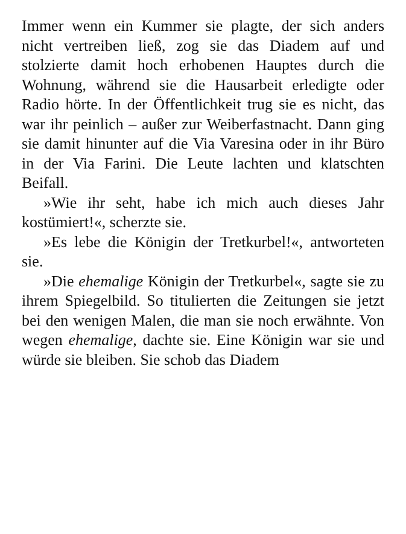Immer wenn ein Kummer sie plagte, der sich anders nicht vertreiben ließ, zog sie das Diadem auf und stolzierte damit hoch erhobenen Hauptes durch die Wohnung, während sie die Hausarbeit erledigte oder Radio hörte. In der Öffentlichkeit trug sie es nicht, das war ihr peinlich – außer zur Weiberfastnacht. Dann ging sie damit hinunter auf die Via Varesina oder in ihr Büro in der Via Farini. Die Leute lachten und klatschten Beifall.
»Wie ihr seht, habe ich mich auch dieses Jahr kostümiert!«, scherzte sie.
»Es lebe die Königin der Tretkurbel!«, antworteten sie.
»Die ehemalige Königin der Tretkurbel«, sagte sie zu ihrem Spiegelbild. So titulierten die Zeitungen sie jetzt bei den wenigen Malen, die man sie noch erwähnte. Von wegen ehemalige, dachte sie. Eine Königin war sie und würde sie bleiben. Sie schob das Diadem